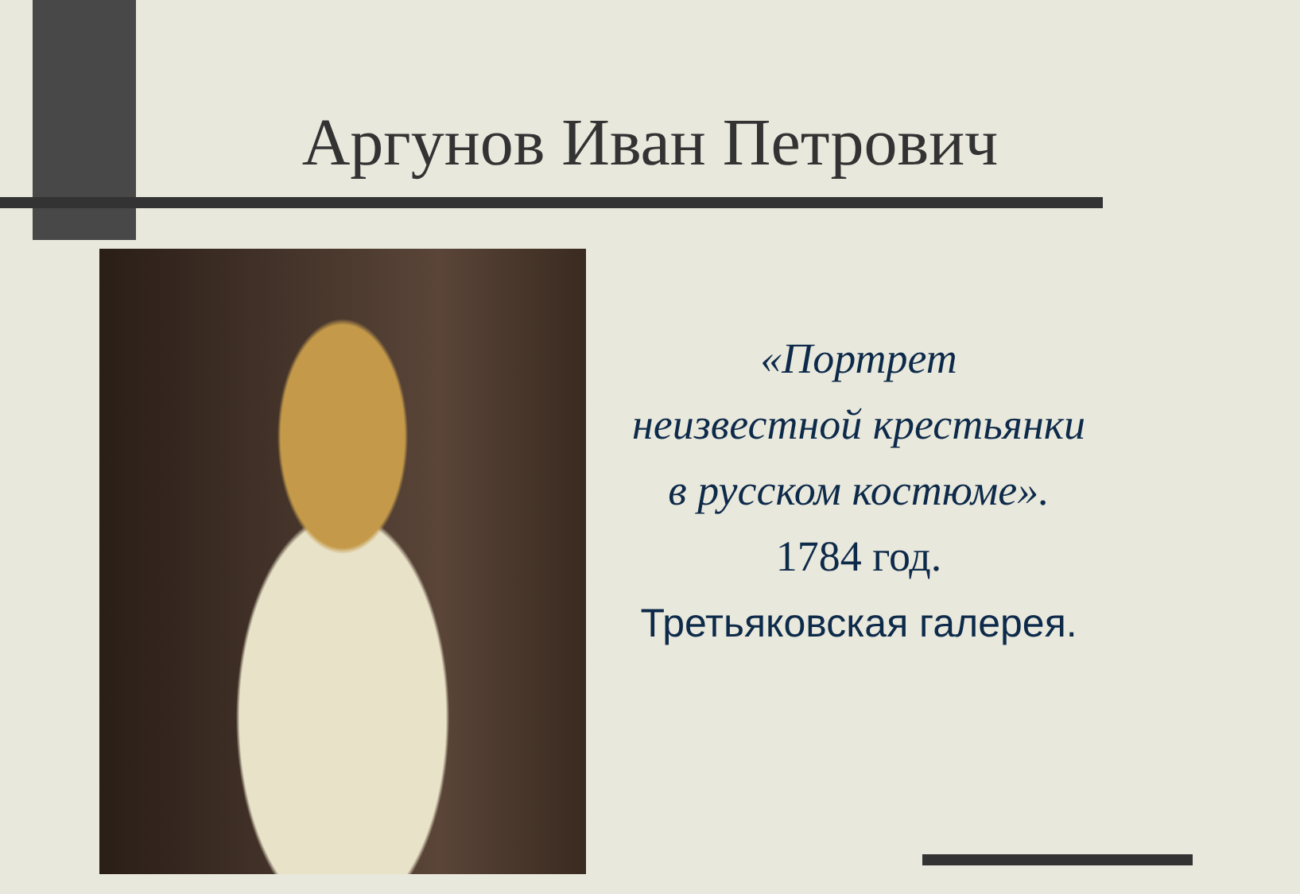Аргунов Иван Петрович
«Портрет
неизвестной крестьянки
в русском костюме».
1784 год.
Третьяковская галерея.